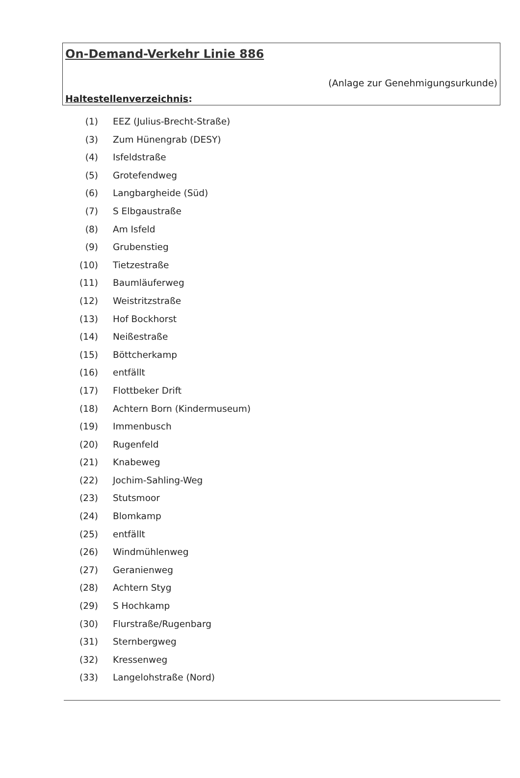On-Demand-Verkehr Linie 886
(Anlage zur Genehmigungsurkunde)
Haltestellenverzeichnis:
(1) EEZ (Julius-Brecht-Straße)
(3) Zum Hünengrab (DESY)
(4) Isfeldstraße
(5) Grotefendweg
(6) Langbargheide (Süd)
(7) S Elbgaustraße
(8) Am Isfeld
(9) Grubenstieg
(10) Tietzestraße
(11) Baumläuferweg
(12) Weistritzstraße
(13) Hof Bockhorst
(14) Neißestraße
(15) Böttcherkamp
(16) entfällt
(17) Flottbeker Drift
(18) Achtern Born (Kindermuseum)
(19) Immenbusch
(20) Rugenfeld
(21) Knabeweg
(22) Jochim-Sahling-Weg
(23) Stutsmoor
(24) Blomkamp
(25) entfällt
(26) Windmühlenweg
(27) Geranienweg
(28) Achtern Styg
(29) S Hochkamp
(30) Flurstraße/Rugenbarg
(31) Sternbergweg
(32) Kressenweg
(33) Langelohstraße (Nord)